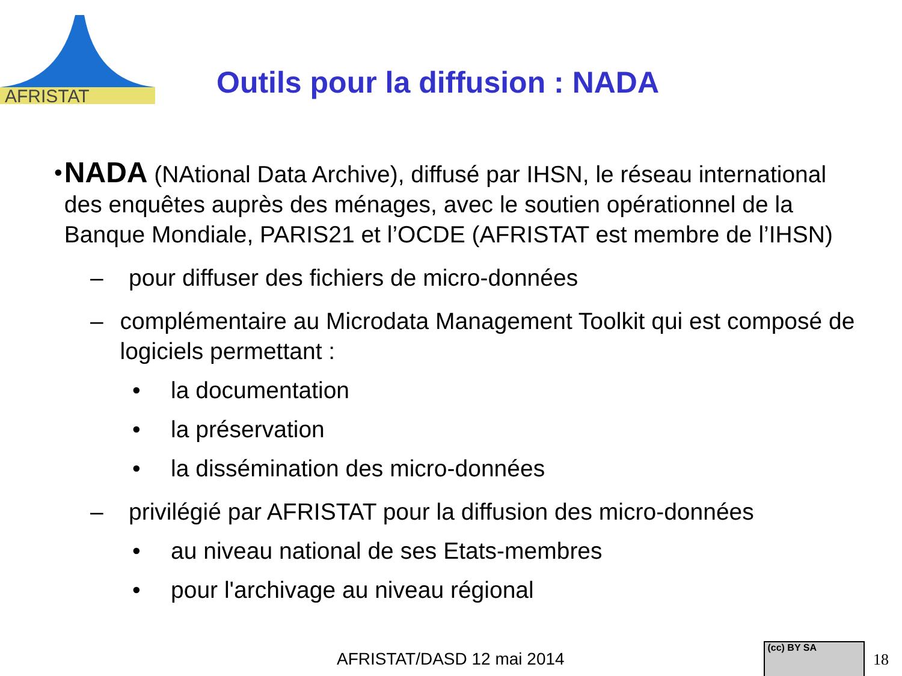AFRISTAT
Outils pour la diffusion : NADA
•
NADA (NAtional Data Archive), diffusé par IHSN, le réseau international des enquêtes auprès des ménages, avec le soutien opérationnel de la Banque Mondiale, PARIS21 et l’OCDE (AFRISTAT est membre de l’IHSN)
– pour diffuser des fichiers de micro-données
– complémentaire au Microdata Management Toolkit qui est composé de logiciels permettant :
• la documentation
• la préservation
• la dissémination des micro-données
– privilégié par AFRISTAT pour la diffusion des micro-données
• au niveau national de ses Etats-membres
• pour l'archivage au niveau régional
AFRISTAT/DASD 12 mai 2014
(cc) BY SA
18